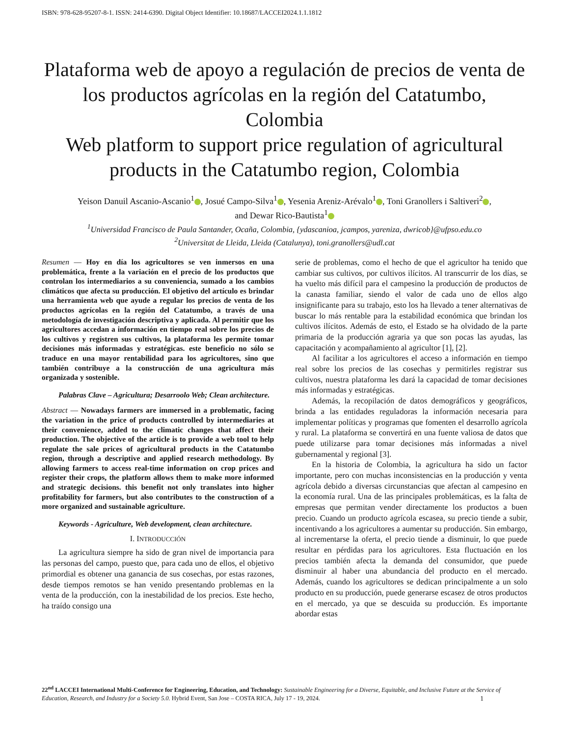ISBN: 978-628-95207-8-1. ISSN: 2414-6390. Digital Object Identifier: 10.18687/LACCEI2024.1.1.1812
Plataforma web de apoyo a regulación de precios de venta de los productos agrícolas en la región del Catatumbo, Colombia
Web platform to support price regulation of agricultural products in the Catatumbo region, Colombia
Yeison Danuil Ascanio-Ascanio<sup>1</sup> , Josué Campo-Silva<sup>1</sup> , Yesenia Areniz-Arévalo<sup>1</sup> , Toni Granollers i Saltiveri<sup>2</sup> ,
and Dewar Rico-Bautista<sup>1</sup>
<sup>1</sup> Universidad Francisco de Paula Santander, Ocaña, Colombia, {ydascanioa, jcampos, yareniza, dwricob}@ufpso.edu.co
<sup>2</sup> Universitat de Lleida, Lleida (Catalunya), toni.granollers@udl.cat
Resumen — Hoy en día los agricultores se ven inmersos en una problemática, frente a la variación en el precio de los productos que controlan los intermediarios a su conveniencia, sumado a los cambios climáticos que afecta su producción. El objetivo del artículo es brindar una herramienta web que ayude a regular los precios de venta de los productos agrícolas en la región del Catatumbo, a través de una metodología de investigación descriptiva y aplicada. Al permitir que los agricultores accedan a información en tiempo real sobre los precios de los cultivos y registren sus cultivos, la plataforma les permite tomar decisiones más informadas y estratégicas. este beneficio no sólo se traduce en una mayor rentabilidad para los agricultores, sino que también contribuye a la construcción de una agricultura más organizada y sostenible.
Palabras Clave – Agricultura; Desarroolo Web; Clean architecture.
Abstract — Nowadays farmers are immersed in a problematic, facing the variation in the price of products controlled by intermediaries at their convenience, added to the climatic changes that affect their production. The objective of the article is to provide a web tool to help regulate the sale prices of agricultural products in the Catatumbo region, through a descriptive and applied research methodology. By allowing farmers to access real-time information on crop prices and register their crops, the platform allows them to make more informed and strategic decisions. this benefit not only translates into higher profitability for farmers, but also contributes to the construction of a more organized and sustainable agriculture.
Keywords - Agriculture, Web development, clean architecture.
I. INTRODUCCIÓN
La agricultura siempre ha sido de gran nivel de importancia para las personas del campo, puesto que, para cada uno de ellos, el objetivo primordial es obtener una ganancia de sus cosechas, por estas razones, desde tiempos remotos se han venido presentando problemas en la venta de la producción, con la inestabilidad de los precios. Este hecho, ha traído consigo una
serie de problemas, como el hecho de que el agricultor ha tenido que cambiar sus cultivos, por cultivos ilícitos. Al transcurrir de los días, se ha vuelto más difícil para el campesino la producción de productos de la canasta familiar, siendo el valor de cada uno de ellos algo insignificante para su trabajo, esto los ha llevado a tener alternativas de buscar lo más rentable para la estabilidad económica que brindan los cultivos ilícitos. Además de esto, el Estado se ha olvidado de la parte primaria de la producción agraria ya que son pocas las ayudas, las capacitación y acompañamiento al agricultor [1], [2].
Al facilitar a los agricultores el acceso a información en tiempo real sobre los precios de las cosechas y permitirles registrar sus cultivos, nuestra plataforma les dará la capacidad de tomar decisiones más informadas y estratégicas.
Además, la recopilación de datos demográficos y geográficos, brinda a las entidades reguladoras la información necesaria para implementar políticas y programas que fomenten el desarrollo agrícola y rural. La plataforma se convertirá en una fuente valiosa de datos que puede utilizarse para tomar decisiones más informadas a nivel gubernamental y regional [3].
En la historia de Colombia, la agricultura ha sido un factor importante, pero con muchas inconsistencias en la producción y venta agrícola debido a diversas circunstancias que afectan al campesino en la economía rural. Una de las principales problemáticas, es la falta de empresas que permitan vender directamente los productos a buen precio. Cuando un producto agrícola escasea, su precio tiende a subir, incentivando a los agricultores a aumentar su producción. Sin embargo, al incrementarse la oferta, el precio tiende a disminuir, lo que puede resultar en pérdidas para los agricultores. Esta fluctuación en los precios también afecta la demanda del consumidor, que puede disminuir al haber una abundancia del producto en el mercado. Además, cuando los agricultores se dedican principalmente a un solo producto en su producción, puede generarse escasez de otros productos en el mercado, ya que se descuida su producción. Es importante abordar estas
22<sup>nd</sup> LACCEI International Multi-Conference for Engineering, Education, and Technology: Sustainable Engineering for a Diverse, Equitable, and Inclusive Future at the Service of Education, Research, and Industry for a Society 5.0. Hybrid Event, San Jose – COSTA RICA, July 17 - 19, 2024. 1